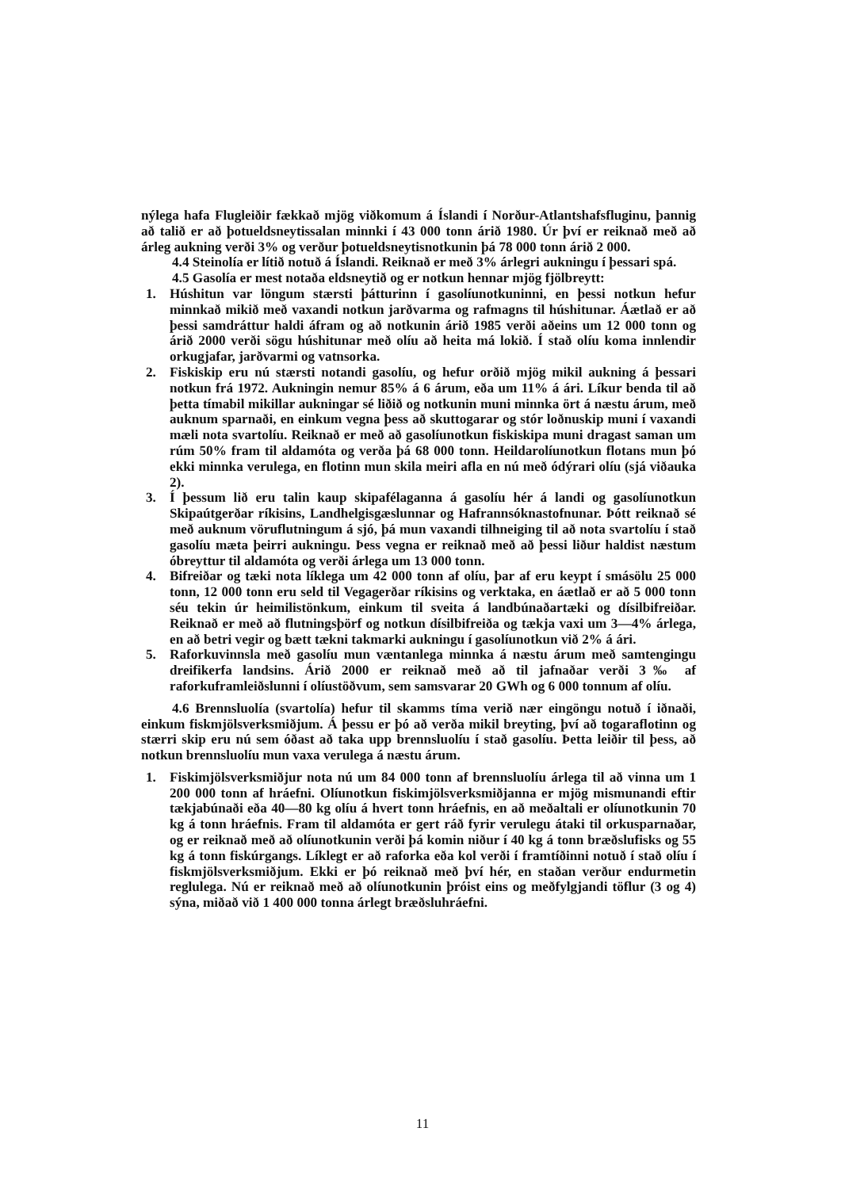nýlega hafa Flugleiðir fækkað mjög viðkomum á Íslandi í Norður-Atlantshafsfluginu, þannig að talið er að þotueldsneytissalan minnki í 43 000 tonn árið 1980. Úr því er reiknað með að árleg aukning verði 3% og verður þotueldsneytisnotkunin þá 78 000 tonn árið 2 000.
4.4 Steinolía er lítið notuð á Íslandi. Reiknað er með 3% árlegri aukningu í þessari spá.
4.5 Gasolía er mest notaða eldsneytið og er notkun hennar mjög fjölbreytt:
1. Húshitun var löngum stærsti þátturinn í gasolíunotkuninni, en þessi notkun hefur minnkað mikið með vaxandi notkun jarðvarma og rafmagns til húshitunar. Áætlað er að þessi samdráttur haldi áfram og að notkunin árið 1985 verði aðeins um 12 000 tonn og árið 2000 verði sögu húshitunar með olíu að heita má lokið. Í stað olíu koma innlendir orkugjafar, jarðvarmi og vatnsorka.
2. Fiskiskip eru nú stærsti notandi gasolíu, og hefur orðið mjög mikil aukning á þessari notkun frá 1972. Aukningin nemur 85% á 6 árum, eða um 11% á ári. Líkur benda til að þetta tímabil mikillar aukningar sé liðið og notkunin muni minnka ört á næstu árum, með auknum sparnaði, en einkum vegna þess að skuttogarar og stór loðnuskip muni í vaxandi mæli nota svartolíu. Reiknað er með að gasolíunotkun fiskiskipa muni dragast saman um rúm 50% fram til aldamóta og verða þá 68 000 tonn. Heildarolíunotkun flotans mun þó ekki minnka verulega, en flotinn mun skila meiri afla en nú með ódýrari olíu (sjá viðauka 2).
3. Í þessum lið eru talin kaup skipafélaganna á gasolíu hér á landi og gasolíunotkun Skipaútgerðar ríkisins, Landhelgisgæslunnar og Hafrannsóknastofnunar. Þótt reiknað sé með auknum vöruflutningum á sjó, þá mun vaxandi tilhneiging til að nota svartolíu í stað gasolíu mæta þeirri aukningu. Þess vegna er reiknað með að þessi liður haldist næstum óbreyttur til aldamóta og verði árlega um 13 000 tonn.
4. Bifreiðar og tæki nota líklega um 42 000 tonn af olíu, þar af eru keypt í smásölu 25 000 tonn, 12 000 tonn eru seld til Vegagerðar ríkisins og verktaka, en áætlað er að 5 000 tonn séu tekin úr heimilistönkum, einkum til sveita á landbúnaðartæki og dísilbifreiðar. Reiknað er með að flutningsþörf og notkun dísilbifreiða og tækja vaxi um 3—4% árlega, en að betri vegir og bætt tækni takmarki aukningu í gasolíunotkun við 2% á ári.
5. Raforkuvinnsla með gasolíu mun væntanlega minnka á næstu árum með samtengingu dreifikerfa landsins. Árið 2000 er reiknað með að til jafnaðar verði 3‰ af raforkuframleiðslunni í olíustöðvum, sem samsvarar 20 GWh og 6 000 tonnum af olíu.
4.6 Brennsluolía (svartolía) hefur til skamms tíma verið nær eingöngu notuð í iðnaði, einkum fiskmjölsverksmiðjum. Á þessu er þó að verða mikil breyting, því að togaraflotinn og stærri skip eru nú sem óðast að taka upp brennsluolíu í stað gasolíu. Þetta leiðir til þess, að notkun brennsluolíu mun vaxa verulega á næstu árum.
1. Fiskimjölsverksmiðjur nota nú um 84 000 tonn af brennsluolíu árlega til að vinna um 1 200 000 tonn af hráefni. Olíunotkun fiskimjölsverksmiðjanna er mjög mismunandi eftir tækjabúnaði eða 40—80 kg olíu á hvert tonn hráefnis, en að meðaltali er olíunotkunin 70 kg á tonn hráefnis. Fram til aldamóta er gert ráð fyrir verulegu átaki til orkusparnaðar, og er reiknað með að olíunotkunin verði þá komin niður í 40 kg á tonn bræðslufisks og 55 kg á tonn fiskúrgangs. Líklegt er að raforka eða kol verði í framtíðinni notuð í stað olíu í fiskmjölsverksmiðjum. Ekki er þó reiknað með því hér, en staðan verður endurmetin reglulega. Nú er reiknað með að olíunotkunin þróist eins og meðfylgjandi töflur (3 og 4) sýna, miðað við 1 400 000 tonna árlegt bræðsluhráefni.
11